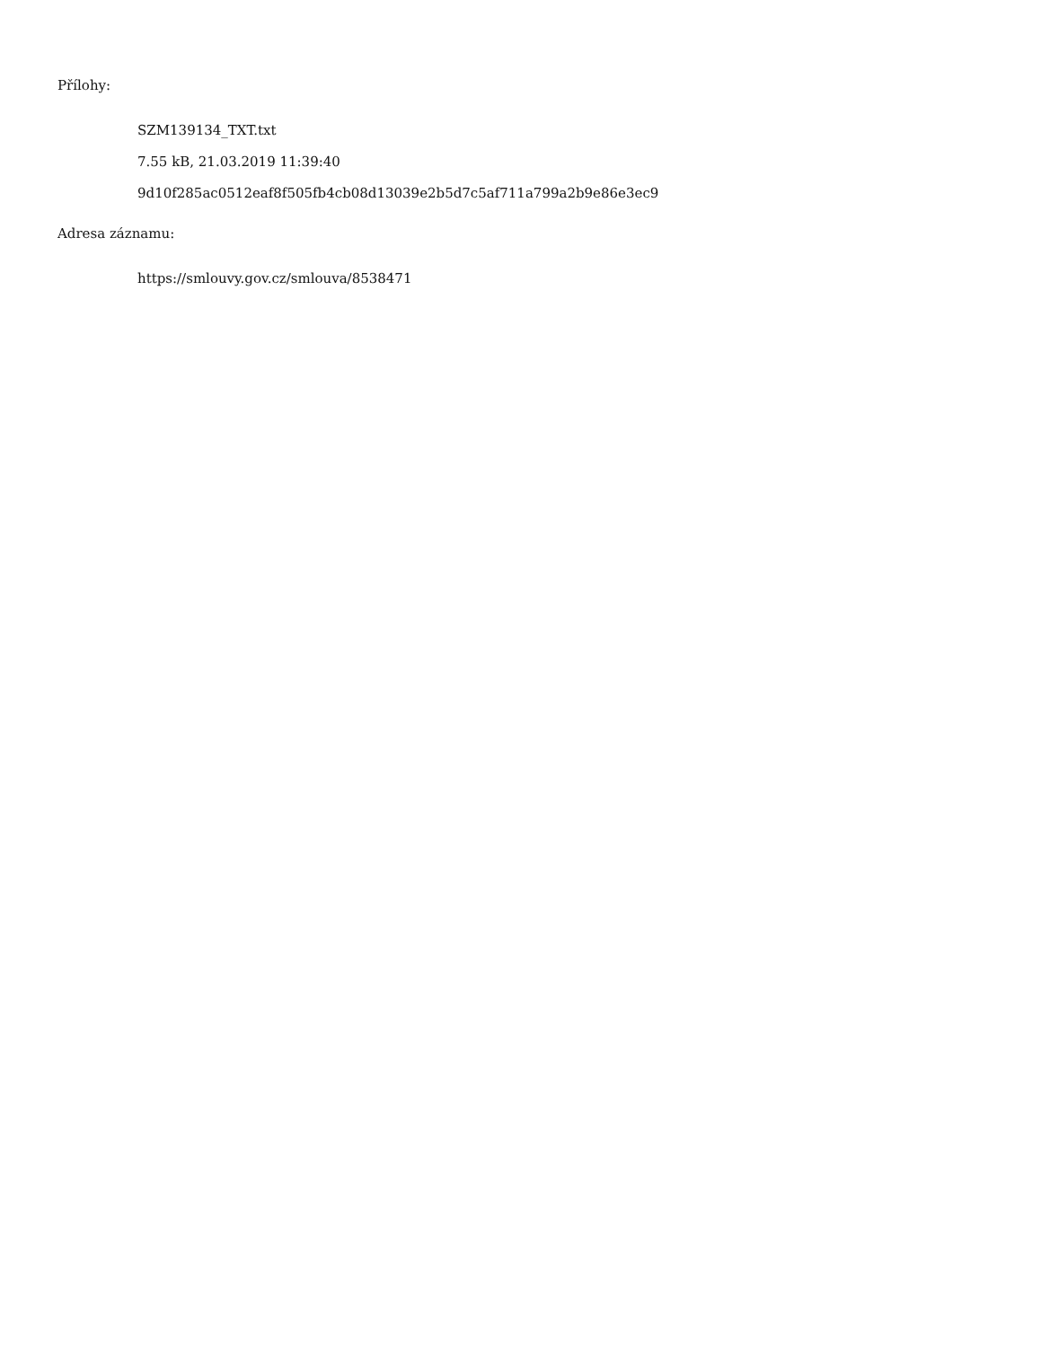Přílohy:
SZM139134_TXT.txt
7.55 kB, 21.03.2019 11:39:40
9d10f285ac0512eaf8f505fb4cb08d13039e2b5d7c5af711a799a2b9e86e3ec9
Adresa záznamu:
https://smlouvy.gov.cz/smlouva/8538471